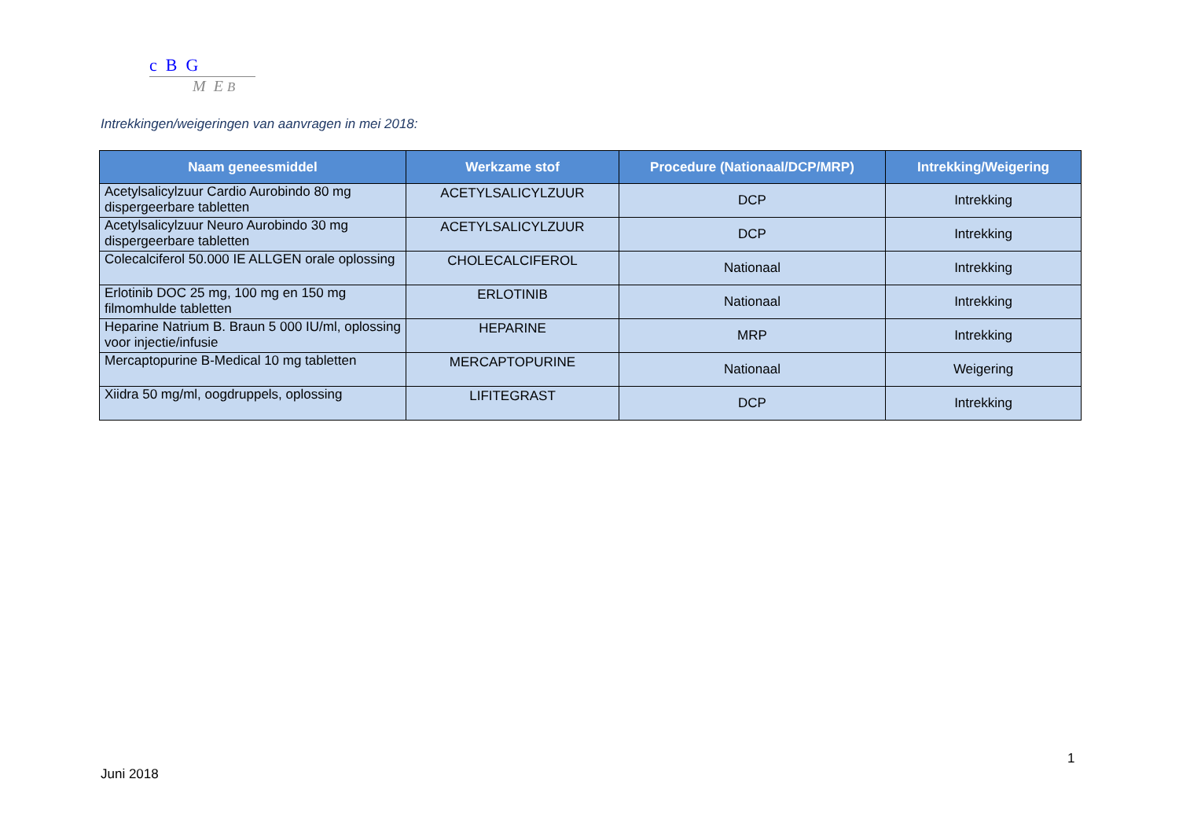c B G
M E B
Intrekkingen/weigeringen van aanvragen in mei 2018:
| Naam geneesmiddel | Werkzame stof | Procedure (Nationaal/DCP/MRP) | Intrekking/Weigering |
| --- | --- | --- | --- |
| Acetylsalicylzuur Cardio Aurobindo 80 mg dispergeerbare tabletten | ACETYLSALICYLZUUR | DCP | Intrekking |
| Acetylsalicylzuur Neuro Aurobindo 30 mg dispergeerbare tabletten | ACETYLSALICYLZUUR | DCP | Intrekking |
| Colecalciferol 50.000 IE ALLGEN orale oplossing | CHOLECALCIFEROL | Nationaal | Intrekking |
| Erlotinib DOC 25 mg, 100 mg en 150 mg filmomhulde tabletten | ERLOTINIB | Nationaal | Intrekking |
| Heparine Natrium B. Braun 5 000 IU/ml, oplossing voor injectie/infusie | HEPARINE | MRP | Intrekking |
| Mercaptopurine B-Medical 10 mg tabletten | MERCAPTOPURINE | Nationaal | Weigering |
| Xiidra 50 mg/ml, oogdruppels, oplossing | LIFITEGRAST | DCP | Intrekking |
1
Juni 2018